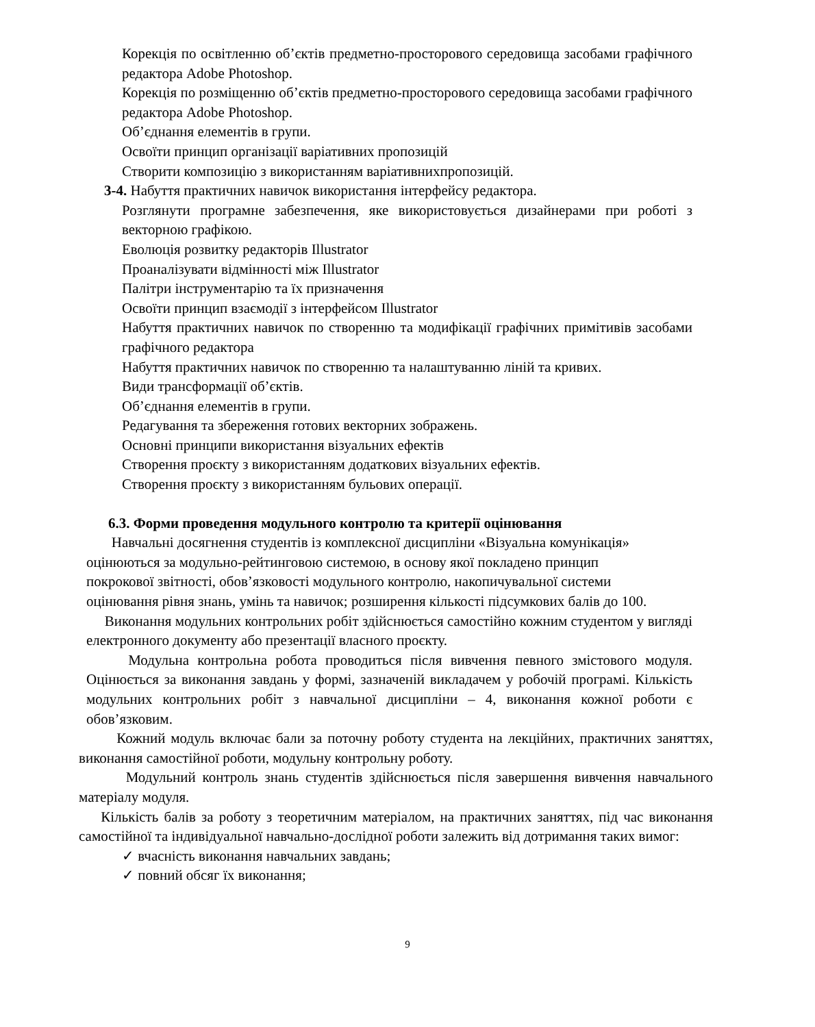Корекція по освітленню об’єктів предметно-просторового середовища засобами графічного редактора Adobe Photoshop.
Корекція по розміщенню об’єктів предметно-просторового середовища засобами графічного редактора Adobe Photoshop.
Об’єднання елементів в групи.
Освоїти принцип організації варіативних пропозицій
Створити композицію з використанням варіативнихпропозицій.
3-4. Набуття практичних навичок використання інтерфейсу редактора.
Розглянути програмне забезпечення, яке використовується дизайнерами при роботі з векторною графікою.
Еволюція розвитку редакторів Illustrator
Проаналізувати відмінності між Illustrator
Палітри інструментарію та їх призначення
Освоїти принцип взаємодії з інтерфейсом Illustrator
Набуття практичних навичок по створенню та модифікації графічних примітивів засобами графічного редактора
Набуття практичних навичок по створенню та налаштуванню ліній та кривих.
Види трансформації об’єктів.
Об’єднання елементів в групи.
Редагування та збереження готових векторних зображень.
Основні принципи використання візуальних ефектів
Створення проєкту з використанням додаткових візуальних ефектів.
Створення проєкту з використанням бульових операції.
6.3. Форми проведення модульного контролю та критерії оцінювання
Навчальні досягнення студентів із комплексної дисципліни «Візуальна комунікація» оцінюються за модульно-рейтинговою системою, в основу якої покладено принцип покрокової звітності, обов’язковості модульного контролю, накопичувальної системи оцінювання рівня знань, умінь та навичок; розширення кількості підсумкових балів до 100.
Виконання модульних контрольних робіт здійснюється самостійно кожним студентом у вигляді електронного документу або презентації власного проєкту.
Модульна контрольна робота проводиться після вивчення певного змістового модуля. Оцінюється за виконання завдань у формі, зазначеній викладачем у робочій програмі. Кількість модульних контрольних робіт з навчальної дисципліни – 4, виконання кожної роботи є обов’язковим.
Кожний модуль включає бали за поточну роботу студента на лекційних, практичних заняттях, виконання самостійної роботи, модульну контрольну роботу.
Модульний контроль знань студентів здійснюється після завершення вивчення навчального матеріалу модуля.
Кількість балів за роботу з теоретичним матеріалом, на практичних заняттях, під час виконання самостійної та індивідуальної навчально-дослідної роботи залежить від дотримання таких вимог:
✓ вчасність виконання навчальних завдань;
✓ повний обсяг їх виконання;
9